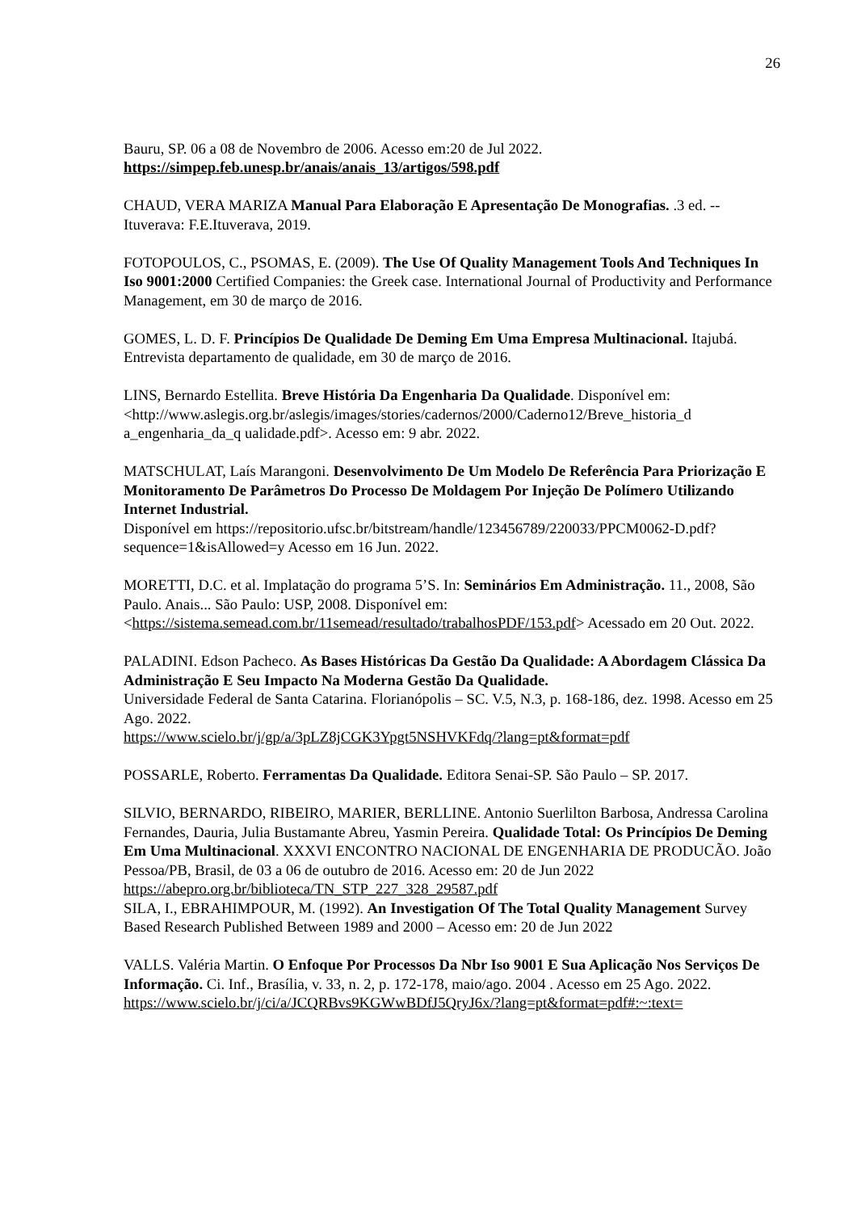26
Bauru, SP. 06 a 08 de Novembro de 2006. Acesso em:20 de Jul 2022.
https://simpep.feb.unesp.br/anais/anais_13/artigos/598.pdf
CHAUD, VERA MARIZA Manual Para Elaboração E Apresentação De Monografias. .3 ed. -- Ituverava: F.E.Ituverava, 2019.
FOTOPOULOS, C., PSOMAS, E. (2009). The Use Of Quality Management Tools And Techniques In Iso 9001:2000 Certified Companies: the Greek case. International Journal of Productivity and Performance Management, em 30 de março de 2016.
GOMES, L. D. F. Princípios De Qualidade De Deming Em Uma Empresa Multinacional. Itajubá. Entrevista departamento de qualidade, em 30 de março de 2016.
LINS, Bernardo Estellita. Breve História Da Engenharia Da Qualidade. Disponível em: <http://www.aslegis.org.br/aslegis/images/stories/cadernos/2000/Caderno12/Breve_historia_d a_engenharia_da_q ualidade.pdf>. Acesso em: 9 abr. 2022.
MATSCHULAT, Laís Marangoni. Desenvolvimento De Um Modelo De Referência Para Priorização E Monitoramento De Parâmetros Do Processo De Moldagem Por Injeção De Polímero Utilizando Internet Industrial.
Disponível em https://repositorio.ufsc.br/bitstream/handle/123456789/220033/PPCM0062-D.pdf?sequence=1&isAllowed=y Acesso em 16 Jun. 2022.
MORETTI, D.C. et al. Implatação do programa 5’S. In: Seminários Em Administração. 11., 2008, São Paulo. Anais... São Paulo: USP, 2008. Disponível em: <https://sistema.semead.com.br/11semead/resultado/trabalhosPDF/153.pdf> Acessado em 20 Out. 2022.
PALADINI. Edson Pacheco. As Bases Históricas Da Gestão Da Qualidade: A Abordagem Clássica Da Administração E Seu Impacto Na Moderna Gestão Da Qualidade.
Universidade Federal de Santa Catarina. Florianópolis – SC. V.5, N.3, p. 168-186, dez. 1998. Acesso em 25 Ago. 2022.
https://www.scielo.br/j/gp/a/3pLZ8jCGK3Ypgt5NSHVKFdq/?lang=pt&format=pdf
POSSARLE, Roberto. Ferramentas Da Qualidade. Editora Senai-SP. São Paulo – SP. 2017.
SILVIO, BERNARDO, RIBEIRO, MARIER, BERLLINE. Antonio Suerlilton Barbosa, Andressa Carolina Fernandes, Dauria, Julia Bustamante Abreu, Yasmin Pereira. Qualidade Total: Os Princípios De Deming Em Uma Multinacional. XXXVI ENCONTRO NACIONAL DE ENGENHARIA DE PRODUCÃO. João Pessoa/PB, Brasil, de 03 a 06 de outubro de 2016. Acesso em: 20 de Jun 2022
https://abepro.org.br/biblioteca/TN_STP_227_328_29587.pdf
SILA, I., EBRAHIMPOUR, M. (1992). An Investigation Of The Total Quality Management Survey Based Research Published Between 1989 and 2000 – Acesso em: 20 de Jun 2022
VALLS. Valéria Martin. O Enfoque Por Processos Da Nbr Iso 9001 E Sua Aplicação Nos Serviços De Informação. Ci. Inf., Brasília, v. 33, n. 2, p. 172-178, maio/ago. 2004 . Acesso em 25 Ago. 2022.
https://www.scielo.br/j/ci/a/JCQRBvs9KGWwBDfJ5QryJ6x/?lang=pt&format=pdf#:~:text=